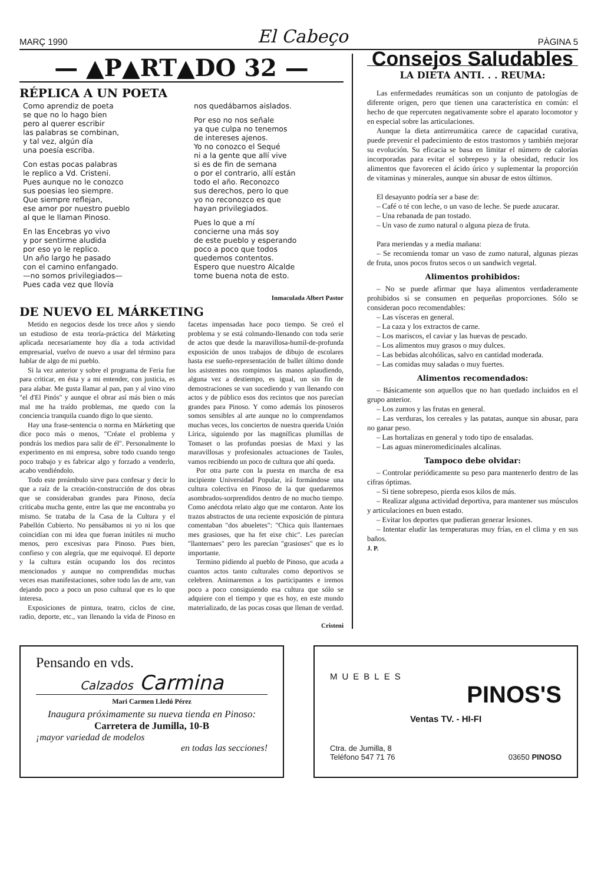MARÇ 1990 El Cabeço PÀGINA 5
— ▲P▲RT▲DO 32 —
RÉPLICA A UN POETA
Como aprendiz de poeta
se que no lo hago bien
pero al querer escribir
las palabras se combinan,
y tal vez, algún día
una poesía escriba.
Con estas pocas palabras
le replico a Vd. Cristeni.
Pues aunque no le conozco
sus poesias leo siempre.
Que siempre reflejan,
ese amor por nuestro pueblo
al que le llaman Pinoso.
En las Encebras yo vivo
y por sentirme aludida
por eso yo le replico.
Un año largo he pasado
con el camino enfangado.
—no somos privilegiados—
Pues cada vez que llovía
nos quedábamos aislados.
Por eso no nos señale
ya que culpa no tenemos
de intereses ajenos.
Yo no conozco el Sequé
ni a la gente que allí vive
si es de fin de semana
o por el contrario, allí están
todo el año. Reconozco
sus derechos, pero lo que
yo no reconozco es que
hayan privilegiados.
Pues lo que a mí
concierne una más soy
de este pueblo y esperando
poco a poco que todos
quedemos contentos.
Espero que nuestro Alcalde
tome buena nota de esto.
Inmaculada Albert Pastor
DE NUEVO EL MÁRKETING
Metido en negocios desde los trece años y siendo un estudioso de esta teoría-práctica del Márketing aplicada necesariamente hoy día a toda actividad empresarial, vuelvo de nuevo a usar del término para hablar de algo de mi pueblo.
Si la vez anterior y sobre el programa de Feria fue para criticar, en ésta y a mi entender, con justicia, es para alabar. Me gusta llamar al pan, pan y al vino vino "el d'El Pinós" y aunque el obrar así más bien o más mal me ha traído problemas, me quedo con la conciencia tranquila cuando digo lo que siento.
Hay una frase-sentencia o norma en Márketing que dice poco más o menos, "Créate el problema y pondrás los medios para salir de él". Personalmente lo experimento en mi empresa, sobre todo cuando tengo poco trabajo y es fabricar algo y forzado a venderlo, acabo vendiéndolo.
Todo este preámbulo sirve para confesar y decir lo que a raíz de la creación-construcción de dos obras que se consideraban grandes para Pinoso, decía criticaba mucha gente, entre las que me encontraba yo mismo. Se trataba de la Casa de la Cultura y el Pabellón Cubierto. No pensábamos ni yo ni los que coincidían con mi idea que fueran inútiles ni mucho menos, pero excesivas para Pinoso. Pues bien, confieso y con alegría, que me equivoqué. El deporte y la cultura están ocupando los dos recintos mencionados y aunque no comprendidas muchas veces esas manifestaciones, sobre todo las de arte, van dejando poco a poco un poso cultural que es lo que interesa.
Exposiciones de pintura, teatro, ciclos de cine, radio, deporte, etc., van llenando la vida de Pinoso en facetas impensadas hace poco tiempo. Se creó el problema y se está colmando-llenando con toda serie de actos que desde la maravillosa-humil-de-profunda exposición de unos trabajos de dibujo de escolares hasta ese sueño-representación de ballet último donde los asistentes nos rompimos las manos aplaudiendo, alguna vez a destiempo, es igual, un sin fin de demostraciones se van sucediendo y van llenando con actos y de público esos dos recintos que nos parecían grandes para Pinoso. Y como además los pinoseros somos sensibles al arte aunque no lo comprendamos muchas veces, los conciertos de nuestra querida Unión Lírica, siguiendo por las magníficas plumillas de Tomaset o las profundas poesias de Maxi y las maravillosas y profesionales actuaciones de Taules, vamos recibiendo un poco de cultura que ahí queda.
Por otra parte con la puesta en marcha de esa incipiente Universidad Popular, irá formándose una cultura colectiva en Pinoso de la que quedaremos asombrados-sorprendidos dentro de no mucho tiempo. Como anécdota relato algo que me contaron. Ante los trazos abstractos de una reciente exposición de pintura comentaban "dos abueletes": "Chica quis llanternaes mes grasioses, que ha fet eixe chic". Les parecían "llanternaes" pero les parecían "grasioses" que es lo importante.
Termino pidiendo al pueblo de Pinoso, que acuda a cuantos actos tanto culturales como deportivos se celebren. Animaremos a los participantes e iremos poco a poco consiguiendo esa cultura que sólo se adquiere con el tiempo y que es hoy, en este mundo materializado, de las pocas cosas que llenan de verdad.
Cristeni
Consejos Saludables
LA DIETA ANTI. . . REUMA:
Las enfermedades reumáticas son un conjunto de patologías de diferente origen, pero que tienen una característica en común: el hecho de que repercuten negativamente sobre el aparato locomotor y en especial sobre las articulaciones.
Aunque la dieta antirreumática carece de capacidad curativa, puede prevenir el padecimiento de estos trastornos y también mejorar su evolución. Su eficacia se basa en limitar el número de calorías incorporadas para evitar el sobrepeso y la obesidad, reducir los alimentos que favorecen el ácido úrico y suplementar la proporción de vitaminas y minerales, aunque sin abusar de estos últimos.
El desayunto podría ser a base de:
– Café o té con leche, o un vaso de leche. Se puede azucarar.
– Una rebanada de pan tostado.
– Un vaso de zumo natural o alguna pieza de fruta.
Para meriendas y a media mañana:
– Se recomienda tomar un vaso de zumo natural, algunas piezas de fruta, unos pocos frutos secos o un sandwich vegetal.
Alimentos prohibidos:
– No se puede afirmar que haya alimentos verdaderamente prohibidos si se consumen en pequeñas proporciones. Sólo se consideran poco recomendables:
– Las vísceras en general.
– La caza y los extractos de carne.
– Los mariscos, el caviar y las huevas de pescado.
– Los alimentos muy grasos o muy dulces.
– Las bebidas alcohólicas, salvo en cantidad moderada.
– Las comidas muy saladas o muy fuertes.
Alimentos recomendados:
– Básicamente son aquellos que no han quedado incluidos en el grupo anterior.
– Los zumos y las frutas en general.
– Las verduras, los cereales y las patatas, aunque sin abusar, para no ganar peso.
– Las hortalizas en general y todo tipo de ensaladas.
– Las aguas mineromedicinales alcalinas.
Tampoco debe olvidar:
– Controlar periódicamente su peso para mantenerlo dentro de las cifras óptimas.
– Si tiene sobrepeso, pierda esos kilos de más.
– Realizar alguna actividad deportiva, para mantener sus músculos y articulaciones en buen estado.
– Evitar los deportes que pudieran generar lesiones.
– Intentar eludir las temperaturas muy frías, en el clima y en sus baños.
J. P.
Pensando en vds.
Calzados Carmina
Mari Carmen Lledó Pérez
Inaugura próximamente su nueva tienda en Pinoso:
Carretera de Jumilla, 10-B
¡mayor variedad de modelos
en todas las secciones!
MUEBLES
PINOS'S
Ventas TV. - HI-FI
Ctra. de Jumilla, 8
Teléfono 547 71 76 03650 PINOSO